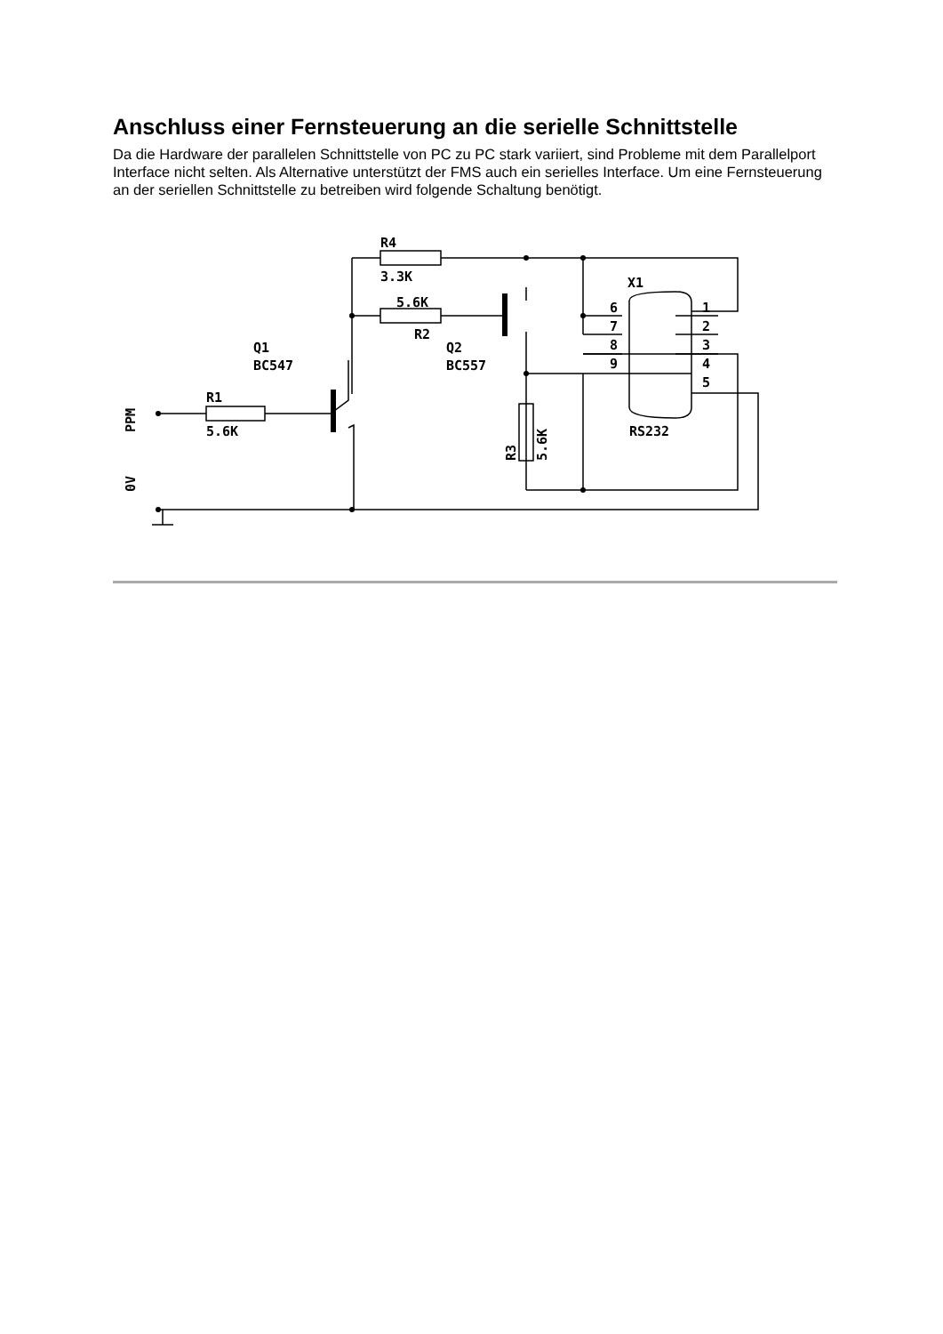Anschluss einer Fernsteuerung an die serielle Schnittstelle
Da die Hardware der parallelen Schnittstelle von PC zu PC stark variiert, sind Probleme mit dem Parallelport Interface nicht selten. Als Alternative unterstützt der FMS auch ein serielles Interface. Um eine Fernsteuerung an der seriellen Schnittstelle zu betreiben wird folgende Schaltung benötigt.
R4
3.3K
5.6K
R2
Q1
BC547
Q2
BC557
R1
5.6K
X1
RS232
6
7
8
9
1
2
3
4
5
PPM
0V
R3
5.6K